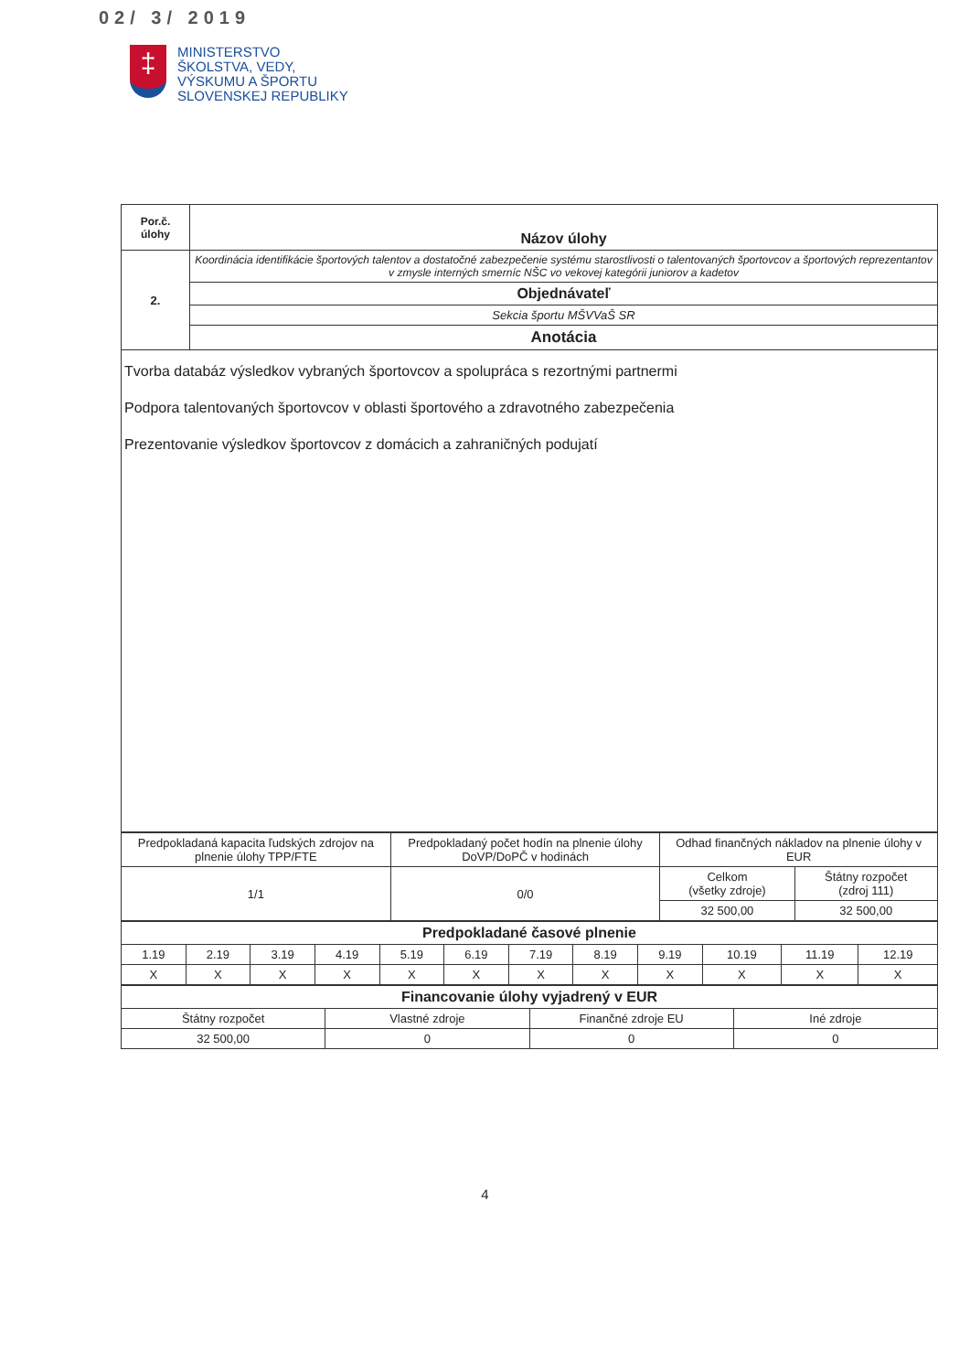02/ 3/ 2019
‡
MINISTERSTVO
ŠKOLSTVA, VEDY,
VÝSKUMU A ŠPORTU
SLOVENSKEJ REPUBLIKY
| Por.č. úlohy | Názov úlohy |
| --- | --- |
| 2. | Koordinácia identifikácie športových talentov a dostatočné zabezpečenie systému starostlivosti o talentovaných športovcov a športových reprezentantov v zmysle interných smerníc NŠC vo vekovej kategórii juniorov a kadetov |
| | Objednávateľ |
| | Sekcia športu MŠVVaŠ SR |
| | Anotácia |
| Tvorba databáz výsledkov vybraných športovcov a spolupráca s rezortnými partnermi Podpora talentovaných športovcov v oblasti športového a zdravotného zabezpečenia Prezentovanie výsledkov športovcov z domácich a zahraničných podujatí | |
| Predpokladaná kapacita ľudských zdrojov na plnenie úlohy TPP/FTE | Predpokladaný počet hodín na plnenie úlohy DoVP/DoPČ v hodinách | Odhad finančných nákladov na plnenie úlohy v EUR | |
| 1/1 | 0/0 | Celkom (všetky zdroje) | Štátny rozpočet (zdroj 111) |
| | | 32 500,00 | 32 500,00 |
| Predpokladané časové plnenie | | | | | | | | | | | |
| --- | --- | --- | --- | --- | --- | --- | --- | --- | --- | --- | --- |
| 1.19 | 2.19 | 3.19 | 4.19 | 5.19 | 6.19 | 7.19 | 8.19 | 9.19 | 10.19 | 11.19 | 12.19 |
| X | X | X | X | X | X | X | X | X | X | X | X |
| Financovanie úlohy vyjadrený v EUR | | | |
| --- | --- | --- | --- |
| Štátny rozpočet | Vlastné zdroje | Finančné zdroje EU | Iné zdroje |
| 32 500,00 | 0 | 0 | 0 |
4